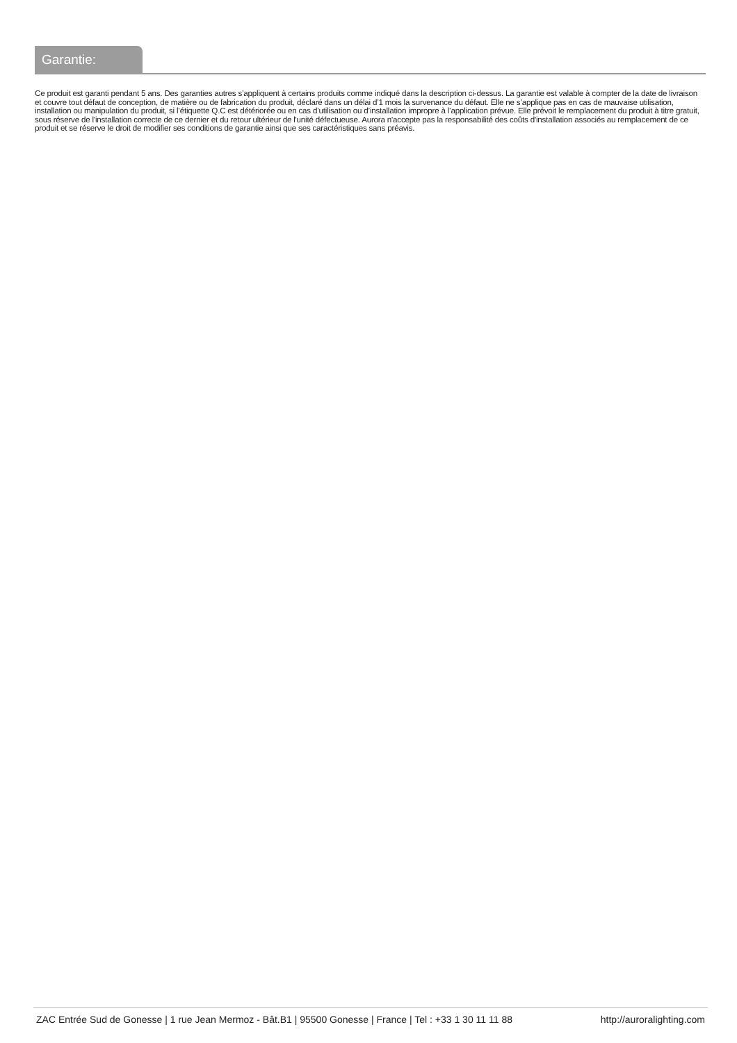Garantie:
Ce produit est garanti pendant 5 ans. Des garanties autres s’appliquent à certains produits comme indiqué dans la description ci-dessus. La garantie est valable à compter de la date de livraison et couvre tout défaut de conception, de matière ou de fabrication du produit, déclaré dans un délai d’1 mois la survenance du défaut. Elle ne s’applique pas en cas de mauvaise utilisation, installation ou manipulation du produit, si l’étiquette Q.C est détériorée ou en cas d’utilisation ou d’installation impropre à l’application prévue. Elle prévoit le remplacement du produit à titre gratuit, sous réserve de l'installation correcte de ce dernier et du retour ultérieur de l'unité défectueuse. Aurora n'accepte pas la responsabilité des coûts d'installation associés au remplacement de ce produit et se réserve le droit de modifier ses conditions de garantie ainsi que ses caractéristiques sans préavis.
ZAC Entrée Sud de Gonesse | 1 rue Jean Mermoz - Bât.B1 | 95500 Gonesse | France | Tel : +33 1 30 11 11 88 http://auroralighting.com